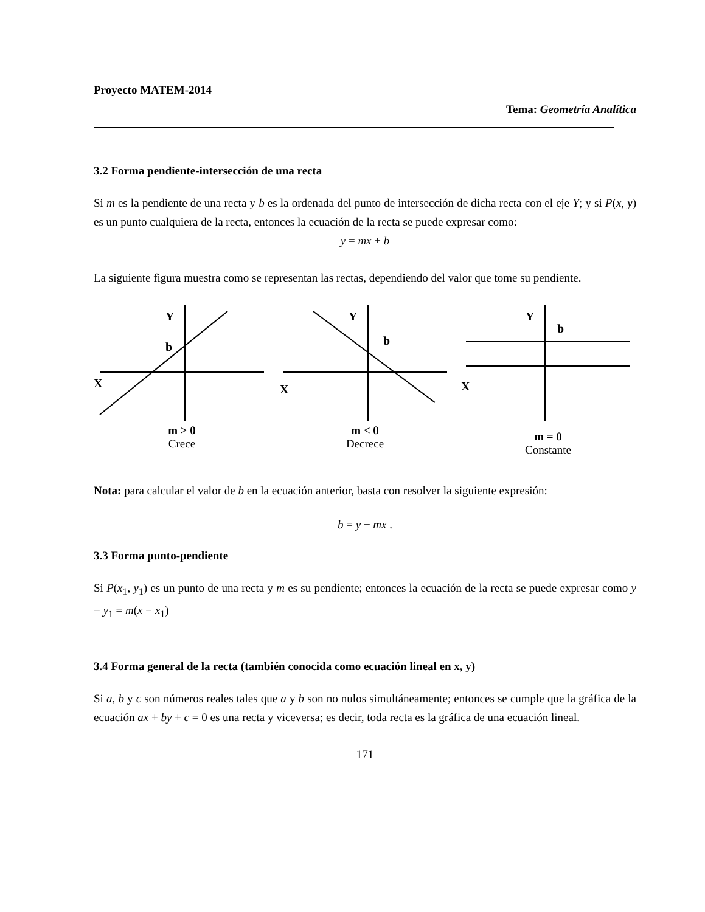Proyecto MATEM-2014
Tema: Geometría Analítica
3.2 Forma pendiente-intersección de una recta
Si m es la pendiente de una recta y b es la ordenada del punto de intersección de dicha recta con el eje Y; y si P(x, y) es un punto cualquiera de la recta, entonces la ecuación de la recta se puede expresar como:
y = mx + b
La siguiente figura muestra como se representan las rectas, dependiendo del valor que tome su pendiente.
Y
b
X
m > 0
Crece
Y
b
X
m < 0
Decrece
Y
b
X
m = 0
Constante
Nota: para calcular el valor de b en la ecuación anterior, basta con resolver la siguiente expresión:
b = y − mx .
3.3 Forma punto-pendiente
Si P(x<sub>1</sub>, y<sub>1</sub>) es un punto de una recta y m es su pendiente; entonces la ecuación de la recta se puede expresar como y − y<sub>1</sub> = m(x − x<sub>1</sub>)
3.4 Forma general de la recta (también conocida como ecuación lineal en x, y)
Si a, b y c son números reales tales que a y b son no nulos simultáneamente; entonces se cumple que la gráfica de la ecuación ax + by + c = 0 es una recta y viceversa; es decir, toda recta es la gráfica de una ecuación lineal.
171